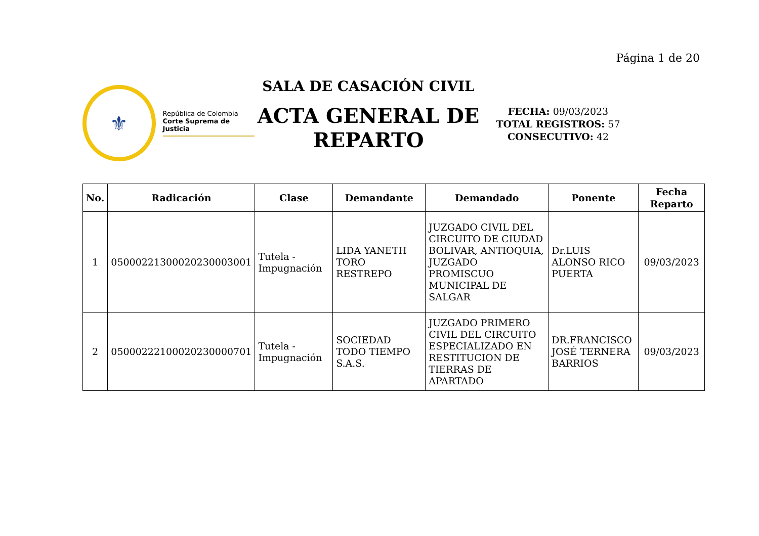Página 1 de 20
⚜
República de Colombia
Corte Suprema de Justicia
SALA DE CASACIÓN CIVIL
ACTA GENERAL DE REPARTO
FECHA: 09/03/2023
TOTAL REGISTROS: 57
CONSECUTIVO: 42
| No. | Radicación | Clase | Demandante | Demandado | Ponente | Fecha Reparto |
| --- | --- | --- | --- | --- | --- | --- |
| 1 | 05000221300020230003001 | Tutela - Impugnación | LIDA YANETH TORO RESTREPO | JUZGADO CIVIL DEL CIRCUITO DE CIUDAD BOLIVAR, ANTIOQUIA, JUZGADO PROMISCUO MUNICIPAL DE SALGAR | Dr.LUIS ALONSO RICO PUERTA | 09/03/2023 |
| 2 | 05000222100020230000701 | Tutela - Impugnación | SOCIEDAD TODO TIEMPO S.A.S. | JUZGADO PRIMERO CIVIL DEL CIRCUITO ESPECIALIZADO EN RESTITUCION DE TIERRAS DE APARTADO | DR.FRANCISCO JOSÉ TERNERA BARRIOS | 09/03/2023 |